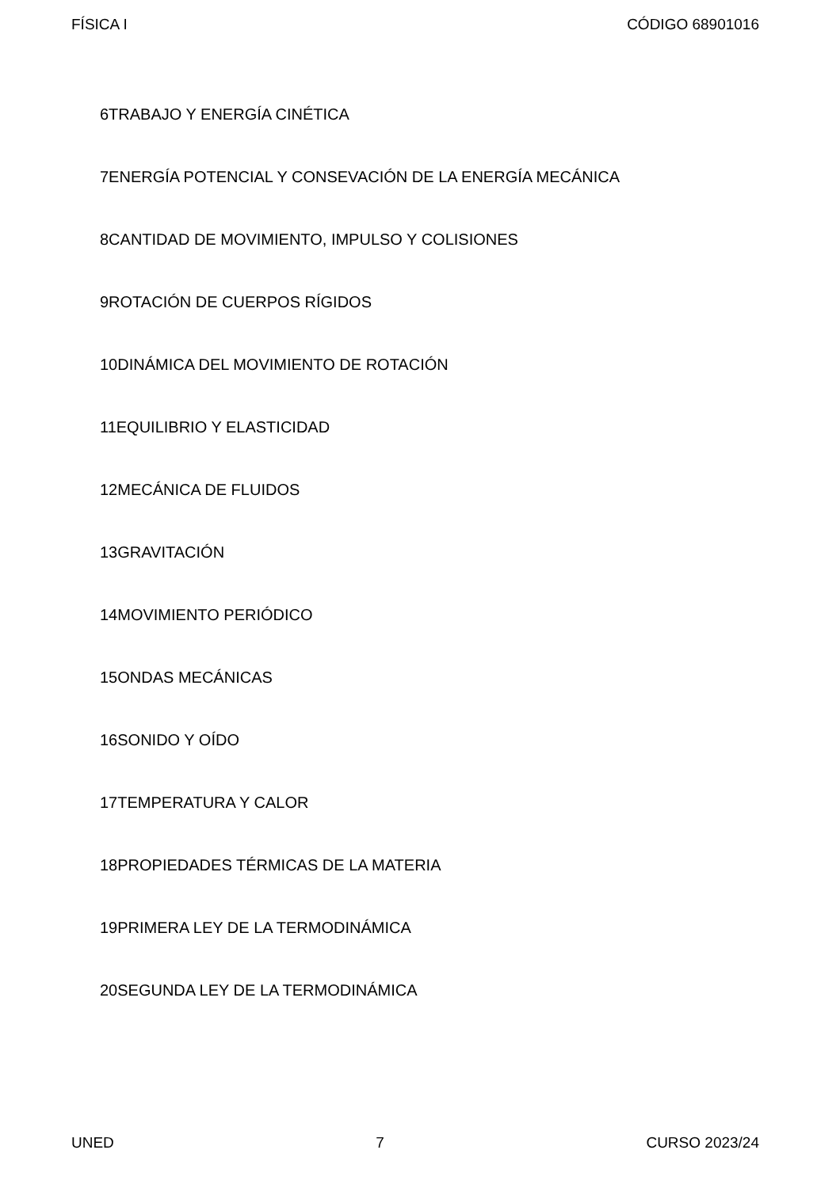FÍSICA I CÓDIGO 68901016
6TRABAJO Y ENERGÍA CINÉTICA
7ENERGÍA POTENCIAL Y CONSEVACIÓN DE LA ENERGÍA MECÁNICA
8CANTIDAD DE MOVIMIENTO, IMPULSO Y COLISIONES
9ROTACIÓN DE CUERPOS RÍGIDOS
10DINÁMICA DEL MOVIMIENTO DE ROTACIÓN
11EQUILIBRIO Y ELASTICIDAD
12MECÁNICA DE FLUIDOS
13GRAVITACIÓN
14MOVIMIENTO PERIÓDICO
15ONDAS MECÁNICAS
16SONIDO Y OÍDO
17TEMPERATURA Y CALOR
18PROPIEDADES TÉRMICAS DE LA MATERIA
19PRIMERA LEY DE LA TERMODINÁMICA
20SEGUNDA LEY DE LA TERMODINÁMICA
UNED 7 CURSO 2023/24